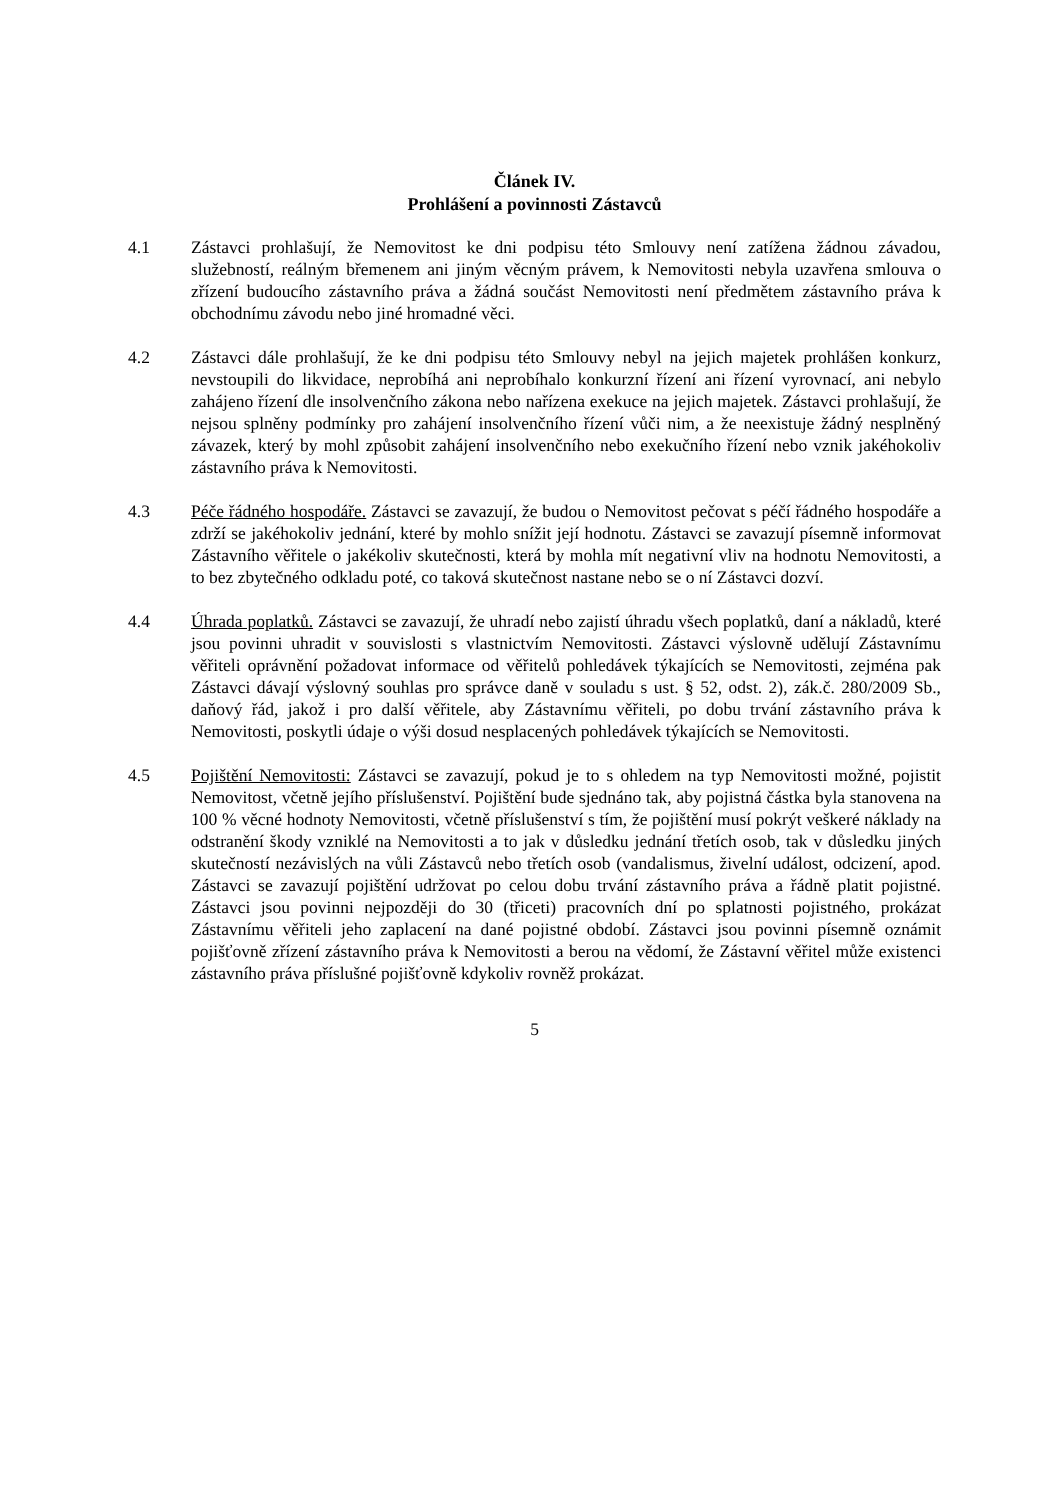Článek IV.
Prohlášení a povinnosti Zástavců
4.1 Zástavci prohlašují, že Nemovitost ke dni podpisu této Smlouvy není zatížena žádnou závadou, služebností, reálným břemenem ani jiným věcným právem, k Nemovitosti nebyla uzavřena smlouva o zřízení budoucího zástavního práva a žádná součást Nemovitosti není předmětem zástavního práva k obchodnímu závodu nebo jiné hromadné věci.
4.2 Zástavci dále prohlašují, že ke dni podpisu této Smlouvy nebyl na jejich majetek prohlášen konkurz, nevstoupili do likvidace, neprobíhá ani neprobíhalo konkurzní řízení ani řízení vyrovnací, ani nebylo zahájeno řízení dle insolvenčního zákona nebo nařízena exekuce na jejich majetek. Zástavci prohlašují, že nejsou splněny podmínky pro zahájení insolvenčního řízení vůči nim, a že neexistuje žádný nesplněný závazek, který by mohl způsobit zahájení insolvenčního nebo exekučního řízení nebo vznik jakéhokoliv zástavního práva k Nemovitosti.
4.3 Péče řádného hospodáře. Zástavci se zavazují, že budou o Nemovitost pečovat s péčí řádného hospodáře a zdrží se jakéhokoliv jednání, které by mohlo snížit její hodnotu. Zástavci se zavazují písemně informovat Zástavního věřitele o jakékoliv skutečnosti, která by mohla mít negativní vliv na hodnotu Nemovitosti, a to bez zbytečného odkladu poté, co taková skutečnost nastane nebo se o ní Zástavci dozví.
4.4 Úhrada poplatků. Zástavci se zavazují, že uhradí nebo zajistí úhradu všech poplatků, daní a nákladů, které jsou povinni uhradit v souvislosti s vlastnictvím Nemovitosti. Zástavci výslovně udělují Zástavnímu věřiteli oprávnění požadovat informace od věřitelů pohledávek týkajících se Nemovitosti, zejména pak Zástavci dávají výslovný souhlas pro správce daně v souladu s ust. § 52, odst. 2), zák.č. 280/2009 Sb., daňový řád, jakož i pro další věřitele, aby Zástavnímu věřiteli, po dobu trvání zástavního práva k Nemovitosti, poskytli údaje o výši dosud nesplacených pohledávek týkajících se Nemovitosti.
4.5 Pojištění Nemovitosti: Zástavci se zavazují, pokud je to s ohledem na typ Nemovitosti možné, pojistit Nemovitost, včetně jejího příslušenství. Pojištění bude sjednáno tak, aby pojistná částka byla stanovena na 100 % věcné hodnoty Nemovitosti, včetně příslušenství s tím, že pojištění musí pokrýt veškeré náklady na odstranění škody vzniklé na Nemovitosti a to jak v důsledku jednání třetích osob, tak v důsledku jiných skutečností nezávislých na vůli Zástavců nebo třetích osob (vandalismus, živelní událost, odcizení, apod. Zástavci se zavazují pojištění udržovat po celou dobu trvání zástavního práva a řádně platit pojistné. Zástavci jsou povinni nejpozději do 30 (třiceti) pracovních dní po splatnosti pojistného, prokázat Zástavnímu věřiteli jeho zaplacení na dané pojistné období. Zástavci jsou povinni písemně oznámit pojišťovně zřízení zástavního práva k Nemovitosti a berou na vědomí, že Zástavní věřitel může existenci zástavního práva příslušné pojišťovně kdykoliv rovněž prokázat.
5